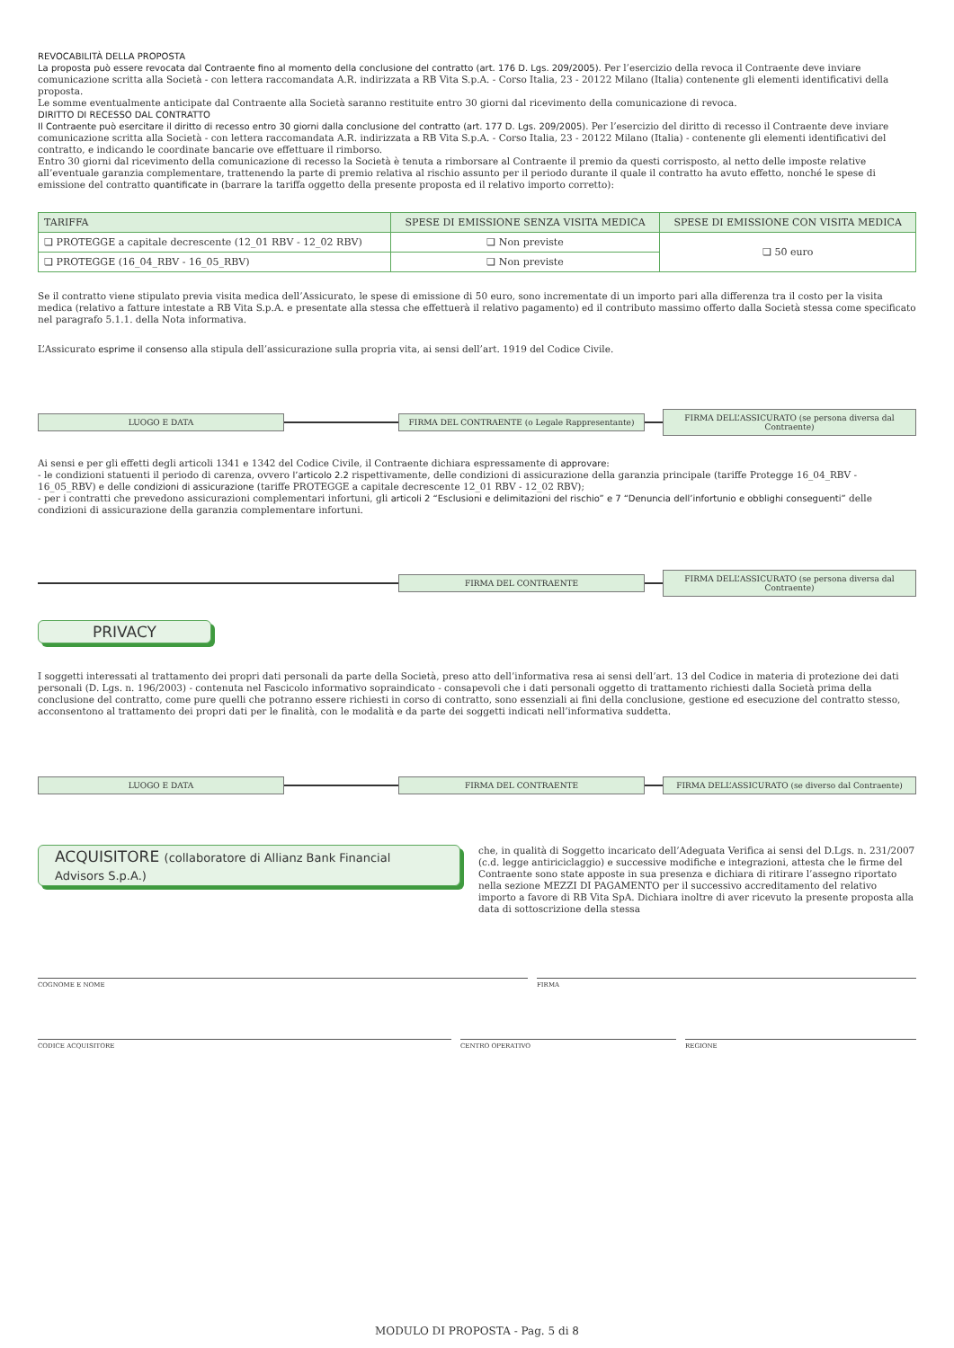REVOCABILITÀ DELLA PROPOSTA
La proposta può essere revocata dal Contraente fino al momento della conclusione del contratto (art. 176 D. Lgs. 209/2005). Per l’esercizio della revoca il Contraente deve inviare comunicazione scritta alla Società - con lettera raccomandata A.R. indirizzata a RB Vita S.p.A. - Corso Italia, 23 - 20122 Milano (Italia) contenente gli elementi identificativi della proposta.
Le somme eventualmente anticipate dal Contraente alla Società saranno restituite entro 30 giorni dal ricevimento della comunicazione di revoca.
DIRITTO DI RECESSO DAL CONTRATTO
Il Contraente può esercitare il diritto di recesso entro 30 giorni dalla conclusione del contratto (art. 177 D. Lgs. 209/2005). Per l’esercizio del diritto di recesso il Contraente deve inviare comunicazione scritta alla Società - con lettera raccomandata A.R. indirizzata a RB Vita S.p.A. - Corso Italia, 23 - 20122 Milano (Italia) - contenente gli elementi identificativi del contratto, e indicando le coordinate bancarie ove effettuare il rimborso.
Entro 30 giorni dal ricevimento della comunicazione di recesso la Società è tenuta a rimborsare al Contraente il premio da questi corrisposto, al netto delle imposte relative all’eventuale garanzia complementare, trattenendo la parte di premio relativa al rischio assunto per il periodo durante il quale il contratto ha avuto effetto, nonché le spese di emissione del contratto quantificate in (barrare la tariffa oggetto della presente proposta ed il relativo importo corretto):
| TARIFFA | SPESE DI EMISSIONE SENZA VISITA MEDICA | SPESE DI EMISSIONE CON VISITA MEDICA |
| --- | --- | --- |
| ❏ PROTEGGE a capitale decrescente (12_01 RBV - 12_02 RBV) | ❏ Non previste | ❏ 50 euro |
| ❏ PROTEGGE (16_04_RBV - 16_05_RBV) | ❏ Non previste | |
Se il contratto viene stipulato previa visita medica dell’Assicurato, le spese di emissione di 50 euro, sono incrementate di un importo pari alla differenza tra il costo per la visita medica (relativo a fatture intestate a RB Vita S.p.A. e presentate alla stessa che effettuerà il relativo pagamento) ed il contributo massimo offerto dalla Società stessa come specificato nel paragrafo 5.1.1. della Nota informativa.
L’Assicurato esprime il consenso alla stipula dell’assicurazione sulla propria vita, ai sensi dell’art. 1919 del Codice Civile.
LUOGO E DATA FIRMA DEL CONTRAENTE (o Legale Rappresentante)
FIRMA DELL’ASSICURATO (se persona diversa dal Contraente)
Ai sensi e per gli effetti degli articoli 1341 e 1342 del Codice Civile, il Contraente dichiara espressamente di approvare:
- le condizioni statuenti il periodo di carenza, ovvero l’articolo 2.2 rispettivamente, delle condizioni di assicurazione della garanzia principale (tariffe Protegge 16_04_RBV - 16_05_RBV) e delle condizioni di assicurazione (tariffe PROTEGGE a capitale decrescente 12_01 RBV - 12_02 RBV);
- per i contratti che prevedono assicurazioni complementari infortuni, gli articoli 2 “Esclusioni e delimitazioni del rischio” e 7 “Denuncia dell’infortunio e obblighi conseguenti” delle condizioni di assicurazione della garanzia complementare infortuni.
FIRMA DEL CONTRAENTE
FIRMA DELL’ASSICURATO (se persona diversa dal Contraente)
PRIVACY
I soggetti interessati al trattamento dei propri dati personali da parte della Società, preso atto dell’informativa resa ai sensi dell’art. 13 del Codice in materia di protezione dei dati personali (D. Lgs. n. 196/2003) - contenuta nel Fascicolo informativo sopraindicato - consapevoli che i dati personali oggetto di trattamento richiesti dalla Società prima della conclusione del contratto, come pure quelli che potranno essere richiesti in corso di contratto, sono essenziali ai fini della conclusione, gestione ed esecuzione del contratto stesso, acconsentono al trattamento dei propri dati per le finalità, con le modalità e da parte dei soggetti indicati nell’informativa suddetta.
LUOGO E DATA FIRMA DEL CONTRAENTE FIRMA DELL’ASSICURATO (se diverso dal Contraente)
ACQUISITORE (collaboratore di Allianz Bank Financial Advisors S.p.A.)
che, in qualità di Soggetto incaricato dell’Adeguata Verifica ai sensi del D.Lgs. n. 231/2007 (c.d. legge antiriciclaggio) e successive modifiche e integrazioni, attesta che le firme del Contraente sono state apposte in sua presenza e dichiara di ritirare l’assegno riportato nella sezione MEZZI DI PAGAMENTO per il successivo accreditamento del relativo importo a favore di RB Vita SpA. Dichiara inoltre di aver ricevuto la presente proposta alla data di sottoscrizione della stessa
COGNOME E NOME FIRMA
CODICE ACQUISITORE CENTRO OPERATIVO REGIONE
MODULO DI PROPOSTA - Pag. 5 di 8